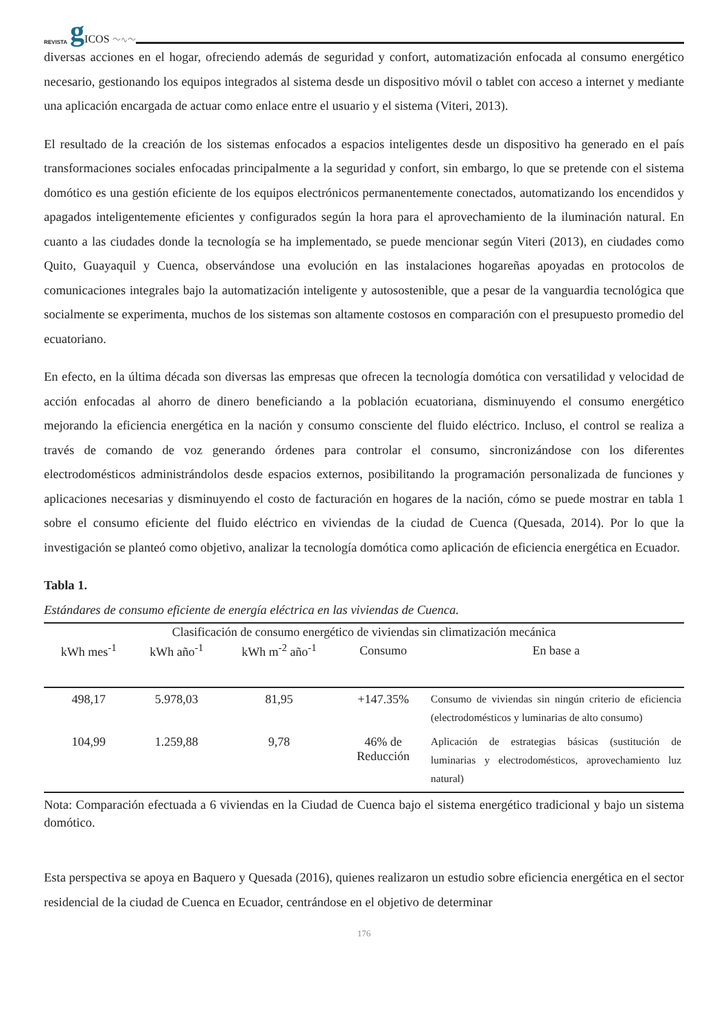REVISTA g ICOS 〜∿〜
diversas acciones en el hogar, ofreciendo además de seguridad y confort, automatización enfocada al consumo energético necesario, gestionando los equipos integrados al sistema desde un dispositivo móvil o tablet con acceso a internet y mediante una aplicación encargada de actuar como enlace entre el usuario y el sistema (Viteri, 2013).
El resultado de la creación de los sistemas enfocados a espacios inteligentes desde un dispositivo ha generado en el país transformaciones sociales enfocadas principalmente a la seguridad y confort, sin embargo, lo que se pretende con el sistema domótico es una gestión eficiente de los equipos electrónicos permanentemente conectados, automatizando los encendidos y apagados inteligentemente eficientes y configurados según la hora para el aprovechamiento de la iluminación natural. En cuanto a las ciudades donde la tecnología se ha implementado, se puede mencionar según Viteri (2013), en ciudades como Quito, Guayaquil y Cuenca, observándose una evolución en las instalaciones hogareñas apoyadas en protocolos de comunicaciones integrales bajo la automatización inteligente y autosostenible, que a pesar de la vanguardia tecnológica que socialmente se experimenta, muchos de los sistemas son altamente costosos en comparación con el presupuesto promedio del ecuatoriano.
En efecto, en la última década son diversas las empresas que ofrecen la tecnología domótica con versatilidad y velocidad de acción enfocadas al ahorro de dinero beneficiando a la población ecuatoriana, disminuyendo el consumo energético mejorando la eficiencia energética en la nación y consumo consciente del fluido eléctrico. Incluso, el control se realiza a través de comando de voz generando órdenes para controlar el consumo, sincronizándose con los diferentes electrodomésticos administrándolos desde espacios externos, posibilitando la programación personalizada de funciones y aplicaciones necesarias y disminuyendo el costo de facturación en hogares de la nación, cómo se puede mostrar en tabla 1 sobre el consumo eficiente del fluido eléctrico en viviendas de la ciudad de Cuenca (Quesada, 2014). Por lo que la investigación se planteó como objetivo, analizar la tecnología domótica como aplicación de eficiencia energética en Ecuador.
Tabla 1.
Estándares de consumo eficiente de energía eléctrica en las viviendas de Cuenca.
| Clasificación de consumo energético de viviendas sin climatización mecánica | | | | |
| --- | --- | --- | --- | --- |
| kWh mes<sup>-1</sup> | kWh año<sup>-1</sup> | kWh m<sup>-2</sup> año<sup>-1</sup> | Consumo | En base a |
| 498,17 | 5.978,03 | 81,95 | +147.35% | Consumo de viviendas sin ningún criterio de eficiencia (electrodomésticos y luminarias de alto consumo) |
| 104,99 | 1.259,88 | 9,78 | 46% de Reducción | Aplicación de estrategias básicas (sustitución de luminarias y electrodomésticos, aprovechamiento luz natural) |
Nota: Comparación efectuada a 6 viviendas en la Ciudad de Cuenca bajo el sistema energético tradicional y bajo un sistema domótico.
Esta perspectiva se apoya en Baquero y Quesada (2016), quienes realizaron un estudio sobre eficiencia energética en el sector residencial de la ciudad de Cuenca en Ecuador, centrándose en el objetivo de determinar
176